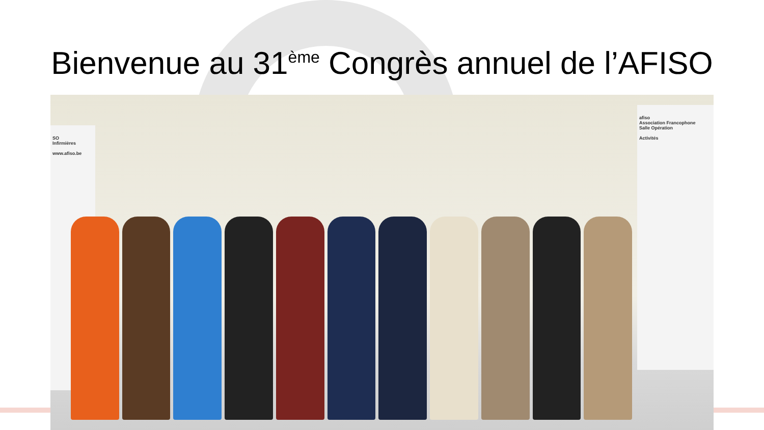Bienvenue au 31<sup>ème</sup> Congrès annuel de l’AFISO
SO
Infirmières
www.afiso.be
afiso
Association Francophone
Salle Opération
Activités